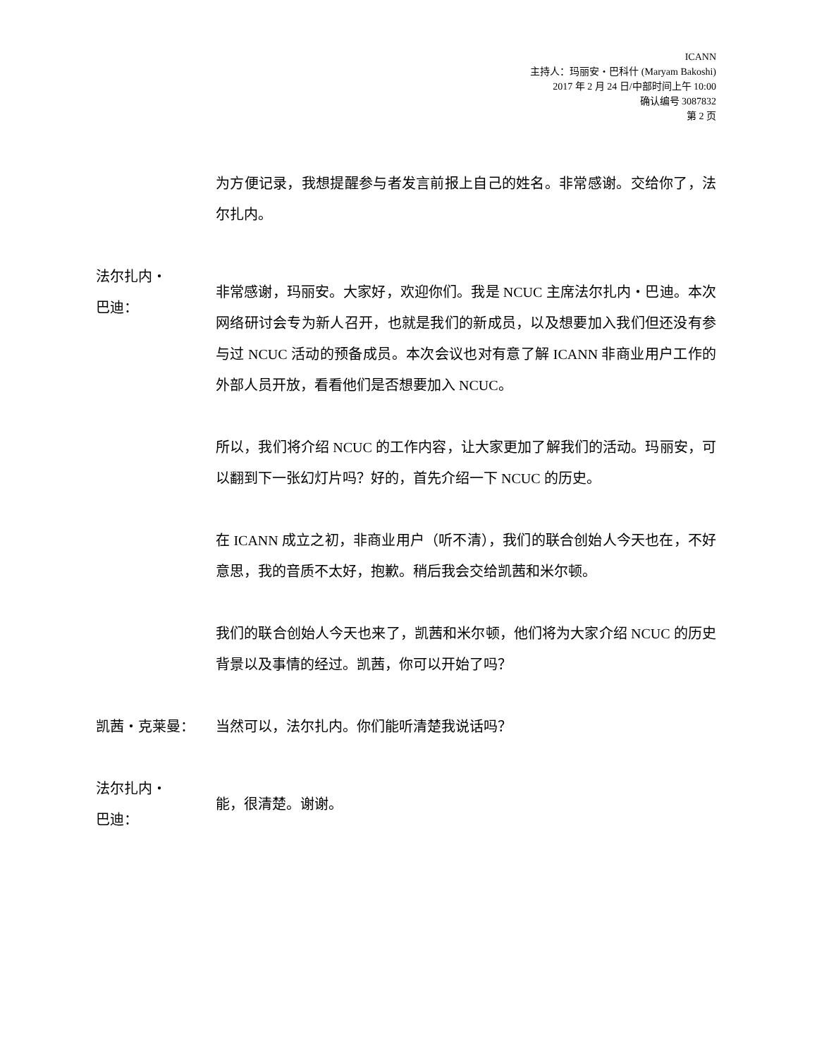ICANN
主持人：玛丽安・巴科什 (Maryam Bakoshi)
2017 年 2 月 24 日/中部时间上午 10:00
确认编号 3087832
第 2 页
为方便记录，我想提醒参与者发言前报上自己的姓名。非常感谢。交给你了，法尔扎内。
法尔扎内・
巴迪：
非常感谢，玛丽安。大家好，欢迎你们。我是 NCUC 主席法尔扎内・巴迪。本次网络研讨会专为新人召开，也就是我们的新成员，以及想要加入我们但还没有参与过 NCUC 活动的预备成员。本次会议也对有意了解 ICANN 非商业用户工作的外部人员开放，看看他们是否想要加入 NCUC。
所以，我们将介绍 NCUC 的工作内容，让大家更加了解我们的活动。玛丽安，可以翻到下一张幻灯片吗？好的，首先介绍一下 NCUC 的历史。
在 ICANN 成立之初，非商业用户（听不清），我们的联合创始人今天也在，不好意思，我的音质不太好，抱歉。稍后我会交给凯茜和米尔顿。
我们的联合创始人今天也来了，凯茜和米尔顿，他们将为大家介绍 NCUC 的历史背景以及事情的经过。凯茜，你可以开始了吗？
凯茜・克莱曼： 当然可以，法尔扎内。你们能听清楚我说话吗？
法尔扎内・
巴迪：
能，很清楚。谢谢。